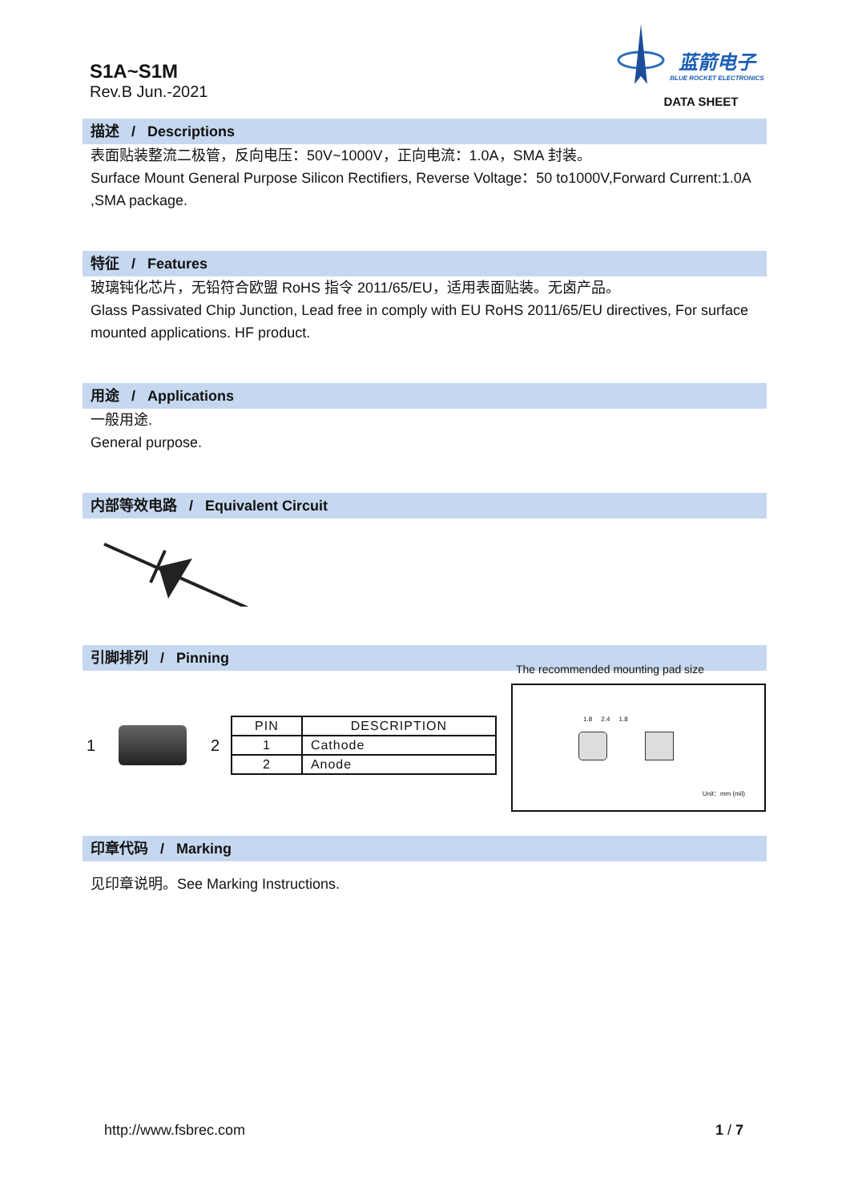S1A~S1M
Rev.B Jun.-2021
蓝箭电子
BLUE ROCKET ELECTRONICS
DATA SHEET
描述 / Descriptions
表面贴装整流二极管，反向电压：50V~1000V，正向电流：1.0A，SMA 封装。
Surface Mount General Purpose Silicon Rectifiers, Reverse Voltage：50 to1000V,Forward Current:1.0A ,SMA package.
特征 / Features
玻璃钝化芯片，无铅符合欧盟 RoHS 指令 2011/65/EU，适用表面贴装。无卤产品。
Glass Passivated Chip Junction, Lead free in comply with EU RoHS 2011/65/EU directives, For surface mounted applications. HF product.
用途 / Applications
一般用途.
General purpose.
内部等效电路 / Equivalent Circuit
引脚排列 / Pinning
1 2
| PIN | DESCRIPTION |
| --- | --- |
| 1 | Cathode |
| 2 | Anode |
The recommended mounting pad size
1.8 2.4 1.8
Unit：mm (mil)
印章代码 / Marking
见印章说明。See Marking Instructions.
http://www.fsbrec.com 1 / 7